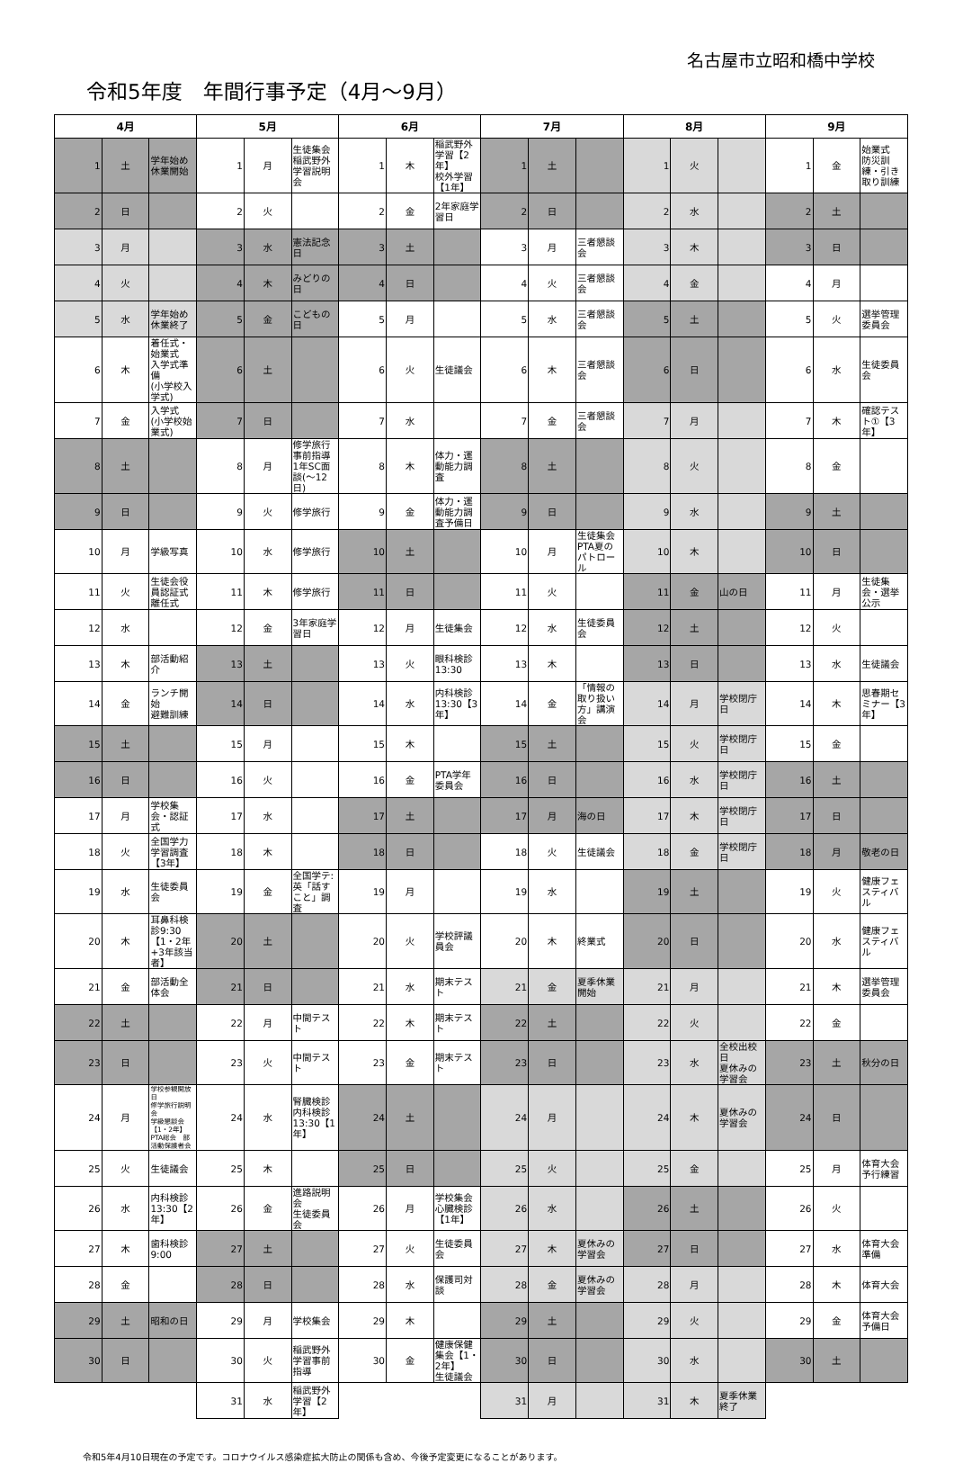名古屋市立昭和橋中学校
令和5年度　年間行事予定（4月～9月）
| 4月 | | | 5月 | | | 6月 | | | 7月 | | | 8月 | | | 9月 | | |
| --- | --- | --- | --- | --- | --- | --- | --- | --- | --- | --- | --- | --- | --- | --- | --- | --- | --- |
| 1 | 土 | 学年始め休業開始 | 1 | 月 | 生徒集会 稲武野外学習説明会 | 1 | 木 | 稲武野外学習【2年】 校外学習【1年】 | 1 | 土 | | 1 | 火 | | 1 | 金 | 始業式 防災訓練・引き取り訓練 |
| 2 | 日 | | 2 | 火 | | 2 | 金 | 2年家庭学習日 | 2 | 日 | | 2 | 水 | | 2 | 土 | |
| 3 | 月 | | 3 | 水 | 憲法記念日 | 3 | 土 | | 3 | 月 | 三者懇談会 | 3 | 木 | | 3 | 日 | |
| 4 | 火 | | 4 | 木 | みどりの日 | 4 | 日 | | 4 | 火 | 三者懇談会 | 4 | 金 | | 4 | 月 | |
| 5 | 水 | 学年始め休業終了 | 5 | 金 | こどもの日 | 5 | 月 | | 5 | 水 | 三者懇談会 | 5 | 土 | | 5 | 火 | 選挙管理委員会 |
| 6 | 木 | 着任式・始業式 入学式準備 (小学校入学式) | 6 | 土 | | 6 | 火 | 生徒議会 | 6 | 木 | 三者懇談会 | 6 | 日 | | 6 | 水 | 生徒委員会 |
| 7 | 金 | 入学式 (小学校始業式) | 7 | 日 | | 7 | 水 | | 7 | 金 | 三者懇談会 | 7 | 月 | | 7 | 木 | 確認テスト①【3年】 |
| 8 | 土 | | 8 | 月 | 修学旅行事前指導 1年SC面談(～12日) | 8 | 木 | 体力・運動能力調査 | 8 | 土 | | 8 | 火 | | 8 | 金 | |
| 9 | 日 | | 9 | 火 | 修学旅行 | 9 | 金 | 体力・運動能力調査予備日 | 9 | 日 | | 9 | 水 | | 9 | 土 | |
| 10 | 月 | 学級写真 | 10 | 水 | 修学旅行 | 10 | 土 | | 10 | 月 | 生徒集会 PTA夏のパトロール | 10 | 木 | | 10 | 日 | |
| 11 | 火 | 生徒会役員認証式 離任式 | 11 | 木 | 修学旅行 | 11 | 日 | | 11 | 火 | | 11 | 金 | 山の日 | 11 | 月 | 生徒集会・選挙公示 |
| 12 | 水 | | 12 | 金 | 3年家庭学習日 | 12 | 月 | 生徒集会 | 12 | 水 | 生徒委員会 | 12 | 土 | | 12 | 火 | |
| 13 | 木 | 部活動紹介 | 13 | 土 | | 13 | 火 | 眼科検診13:30 | 13 | 木 | | 13 | 日 | | 13 | 水 | 生徒議会 |
| 14 | 金 | ランチ開始 避難訓練 | 14 | 日 | | 14 | 水 | 内科検診13:30【3年】 | 14 | 金 | 「情報の取り扱い方」講演会 | 14 | 月 | 学校閉庁日 | 14 | 木 | 思春期セミナー【3年】 |
| 15 | 土 | | 15 | 月 | | 15 | 木 | | 15 | 土 | | 15 | 火 | 学校閉庁日 | 15 | 金 | |
| 16 | 日 | | 16 | 火 | | 16 | 金 | PTA学年委員会 | 16 | 日 | | 16 | 水 | 学校閉庁日 | 16 | 土 | |
| 17 | 月 | 学校集会・認証式 | 17 | 水 | | 17 | 土 | | 17 | 月 | 海の日 | 17 | 木 | 学校閉庁日 | 17 | 日 | |
| 18 | 火 | 全国学力学習調査【3年】 | 18 | 木 | | 18 | 日 | | 18 | 火 | 生徒議会 | 18 | 金 | 学校閉庁日 | 18 | 月 | 敬老の日 |
| 19 | 水 | 生徒委員会 | 19 | 金 | 全国学テ:英「話すこと」調査 | 19 | 月 | | 19 | 水 | | 19 | 土 | | 19 | 火 | 健康フェスティバル |
| 20 | 木 | 耳鼻科検診9:30【1・2年+3年該当者】 | 20 | 土 | | 20 | 火 | 学校評議員会 | 20 | 木 | 終業式 | 20 | 日 | | 20 | 水 | 健康フェスティバル |
| 21 | 金 | 部活動全体会 | 21 | 日 | | 21 | 水 | 期末テスト | 21 | 金 | 夏季休業開始 | 21 | 月 | | 21 | 木 | 選挙管理委員会 |
| 22 | 土 | | 22 | 月 | 中間テスト | 22 | 木 | 期末テスト | 22 | 土 | | 22 | 火 | | 22 | 金 | |
| 23 | 日 | | 23 | 火 | 中間テスト | 23 | 金 | 期末テスト | 23 | 日 | | 23 | 水 | 全校出校日 夏休みの学習会 | 23 | 土 | 秋分の日 |
| 24 | 月 | 学校参観開放日 修学旅行説明会 学級懇談会【1・2年】 PTA総会 部活動保護者会 | 24 | 水 | 腎臓検診 内科検診13:30【1年】 | 24 | 土 | | 24 | 月 | | 24 | 木 | 夏休みの学習会 | 24 | 日 | |
| 25 | 火 | 生徒議会 | 25 | 木 | | 25 | 日 | | 25 | 火 | | 25 | 金 | | 25 | 月 | 体育大会予行練習 |
| 26 | 水 | 内科検診13:30【2年】 | 26 | 金 | 進路説明会 生徒委員会 | 26 | 月 | 学校集会 心臓検診【1年】 | 26 | 水 | | 26 | 土 | | 26 | 火 | |
| 27 | 木 | 歯科検診9:00 | 27 | 土 | | 27 | 火 | 生徒委員会 | 27 | 木 | 夏休みの学習会 | 27 | 日 | | 27 | 水 | 体育大会準備 |
| 28 | 金 | | 28 | 日 | | 28 | 水 | 保護司対談 | 28 | 金 | 夏休みの学習会 | 28 | 月 | | 28 | 木 | 体育大会 |
| 29 | 土 | 昭和の日 | 29 | 月 | 学校集会 | 29 | 木 | | 29 | 土 | | 29 | 火 | | 29 | 金 | 体育大会予備日 |
| 30 | 日 | | 30 | 火 | 稲武野外学習事前指導 | 30 | 金 | 健康保健集会【1・2年】 生徒議会 | 30 | 日 | | 30 | 水 | | 30 | 土 | |
| | | | 31 | 水 | 稲武野外学習【2年】 | | | | 31 | 月 | | 31 | 木 | 夏季休業終了 | | | |
令和5年4月10日現在の予定です。コロナウイルス感染症拡大防止の関係も含め、今後予定変更になることがあります。